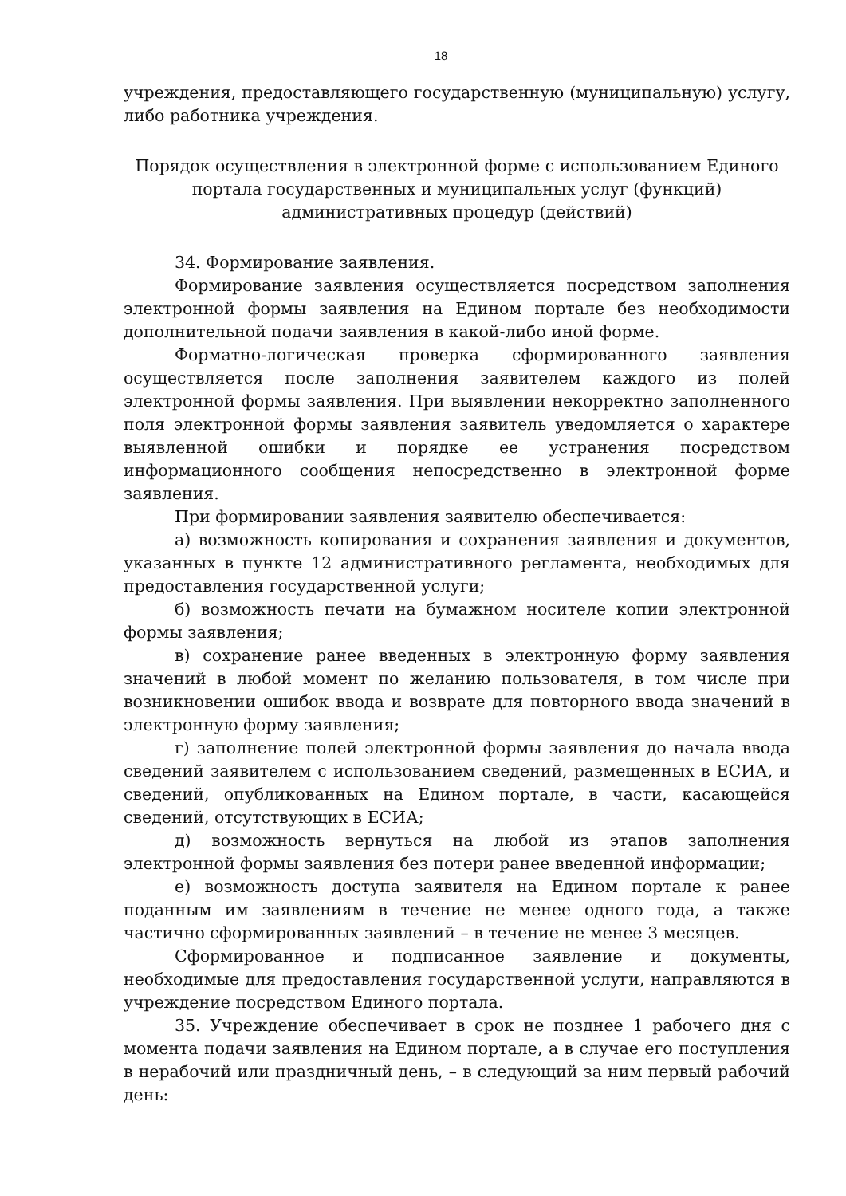18
учреждения, предоставляющего государственную (муниципальную) услугу, либо работника учреждения.
Порядок осуществления в электронной форме с использованием Единого портала государственных и муниципальных услуг (функций) административных процедур (действий)
34. Формирование заявления.
Формирование заявления осуществляется посредством заполнения электронной формы заявления на Едином портале без необходимости дополнительной подачи заявления в какой-либо иной форме.
Форматно-логическая проверка сформированного заявления осуществляется после заполнения заявителем каждого из полей электронной формы заявления. При выявлении некорректно заполненного поля электронной формы заявления заявитель уведомляется о характере выявленной ошибки и порядке ее устранения посредством информационного сообщения непосредственно в электронной форме заявления.
При формировании заявления заявителю обеспечивается:
а) возможность копирования и сохранения заявления и документов, указанных в пункте 12 административного регламента, необходимых для предоставления государственной услуги;
б) возможность печати на бумажном носителе копии электронной формы заявления;
в) сохранение ранее введенных в электронную форму заявления значений в любой момент по желанию пользователя, в том числе при возникновении ошибок ввода и возврате для повторного ввода значений в электронную форму заявления;
г) заполнение полей электронной формы заявления до начала ввода сведений заявителем с использованием сведений, размещенных в ЕСИА, и сведений, опубликованных на Едином портале, в части, касающейся сведений, отсутствующих в ЕСИА;
д) возможность вернуться на любой из этапов заполнения электронной формы заявления без потери ранее введенной информации;
е) возможность доступа заявителя на Едином портале к ранее поданным им заявлениям в течение не менее одного года, а также частично сформированных заявлений – в течение не менее 3 месяцев.
Сформированное и подписанное заявление и документы, необходимые для предоставления государственной услуги, направляются в учреждение посредством Единого портала.
35. Учреждение обеспечивает в срок не позднее 1 рабочего дня с момента подачи заявления на Едином портале, а в случае его поступления в нерабочий или праздничный день, – в следующий за ним первый рабочий день: